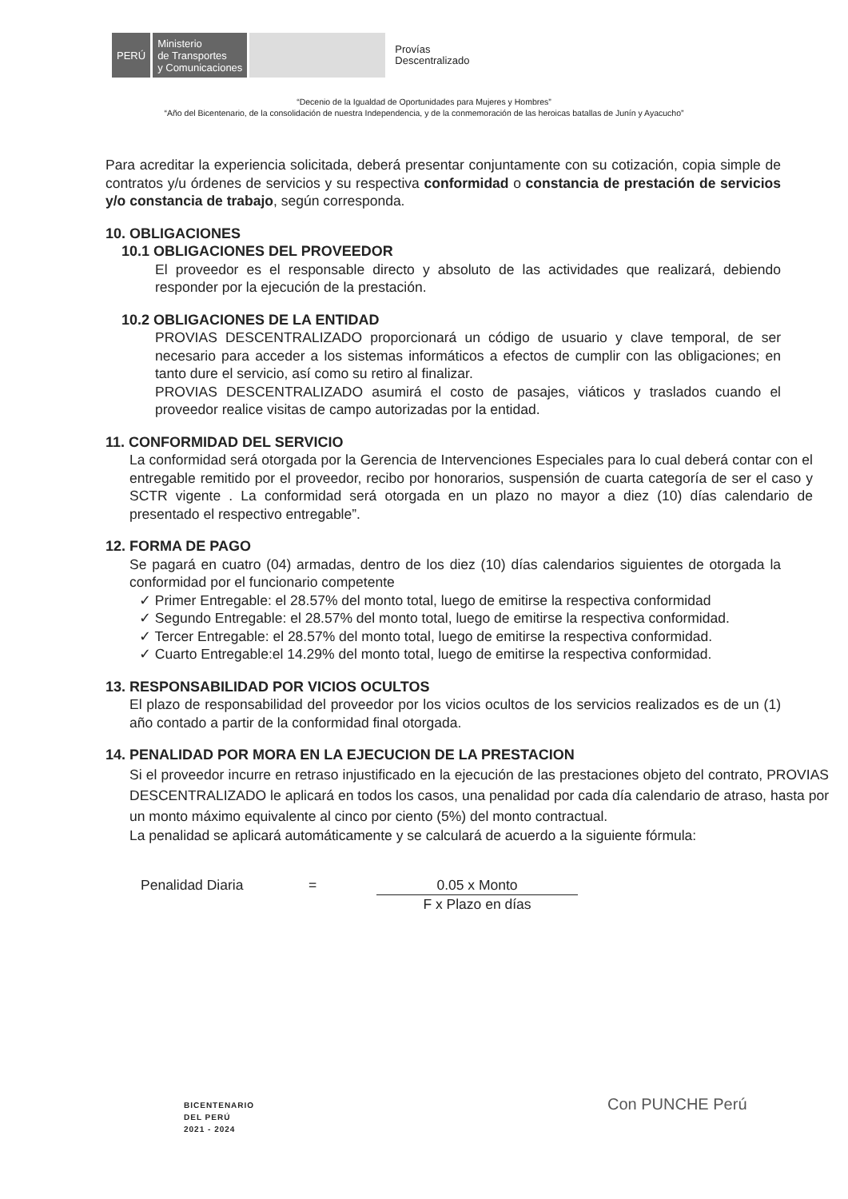PERÚ
Ministerio
de Transportes
y Comunicaciones
Provías
Descentralizado
“Decenio de la Igualdad de Oportunidades para Mujeres y Hombres”
“Año del Bicentenario, de la consolidación de nuestra Independencia, y de la conmemoración de las heroicas batallas de Junín y Ayacucho”
Para acreditar la experiencia solicitada, deberá presentar conjuntamente con su cotización, copia simple de contratos y/u órdenes de servicios y su respectiva conformidad o constancia de prestación de servicios y/o constancia de trabajo, según corresponda.
10. OBLIGACIONES
10.1 OBLIGACIONES DEL PROVEEDOR
El proveedor es el responsable directo y absoluto de las actividades que realizará, debiendo responder por la ejecución de la prestación.
10.2 OBLIGACIONES DE LA ENTIDAD
PROVIAS DESCENTRALIZADO proporcionará un código de usuario y clave temporal, de ser necesario para acceder a los sistemas informáticos a efectos de cumplir con las obligaciones; en tanto dure el servicio, así como su retiro al finalizar.
PROVIAS DESCENTRALIZADO asumirá el costo de pasajes, viáticos y traslados cuando el proveedor realice visitas de campo autorizadas por la entidad.
11. CONFORMIDAD DEL SERVICIO
La conformidad será otorgada por la Gerencia de Intervenciones Especiales para lo cual deberá contar con el entregable remitido por el proveedor, recibo por honorarios, suspensión de cuarta categoría de ser el caso y SCTR vigente . La conformidad será otorgada en un plazo no mayor a diez (10) días calendario de presentado el respectivo entregable”.
12. FORMA DE PAGO
Se pagará en cuatro (04) armadas, dentro de los diez (10) días calendarios siguientes de otorgada la conformidad por el funcionario competente
✓ Primer Entregable: el 28.57% del monto total, luego de emitirse la respectiva conformidad
✓ Segundo Entregable: el 28.57% del monto total, luego de emitirse la respectiva conformidad.
✓ Tercer Entregable: el 28.57% del monto total, luego de emitirse la respectiva conformidad.
✓ Cuarto Entregable:el 14.29% del monto total, luego de emitirse la respectiva conformidad.
13. RESPONSABILIDAD POR VICIOS OCULTOS
El plazo de responsabilidad del proveedor por los vicios ocultos de los servicios realizados es de un (1) año contado a partir de la conformidad final otorgada.
14. PENALIDAD POR MORA EN LA EJECUCION DE LA PRESTACION
Si el proveedor incurre en retraso injustificado en la ejecución de las prestaciones objeto del contrato, PROVIAS DESCENTRALIZADO le aplicará en todos los casos, una penalidad por cada día calendario de atraso, hasta por un monto máximo equivalente al cinco por ciento (5%) del monto contractual.
La penalidad se aplicará automáticamente y se calculará de acuerdo a la siguiente fórmula:
Penalidad Diaria = 0.05 x Monto
F x Plazo en días
BICENTENARIO
DEL PERÚ
2021 - 2024
Con PUNCHE Perú